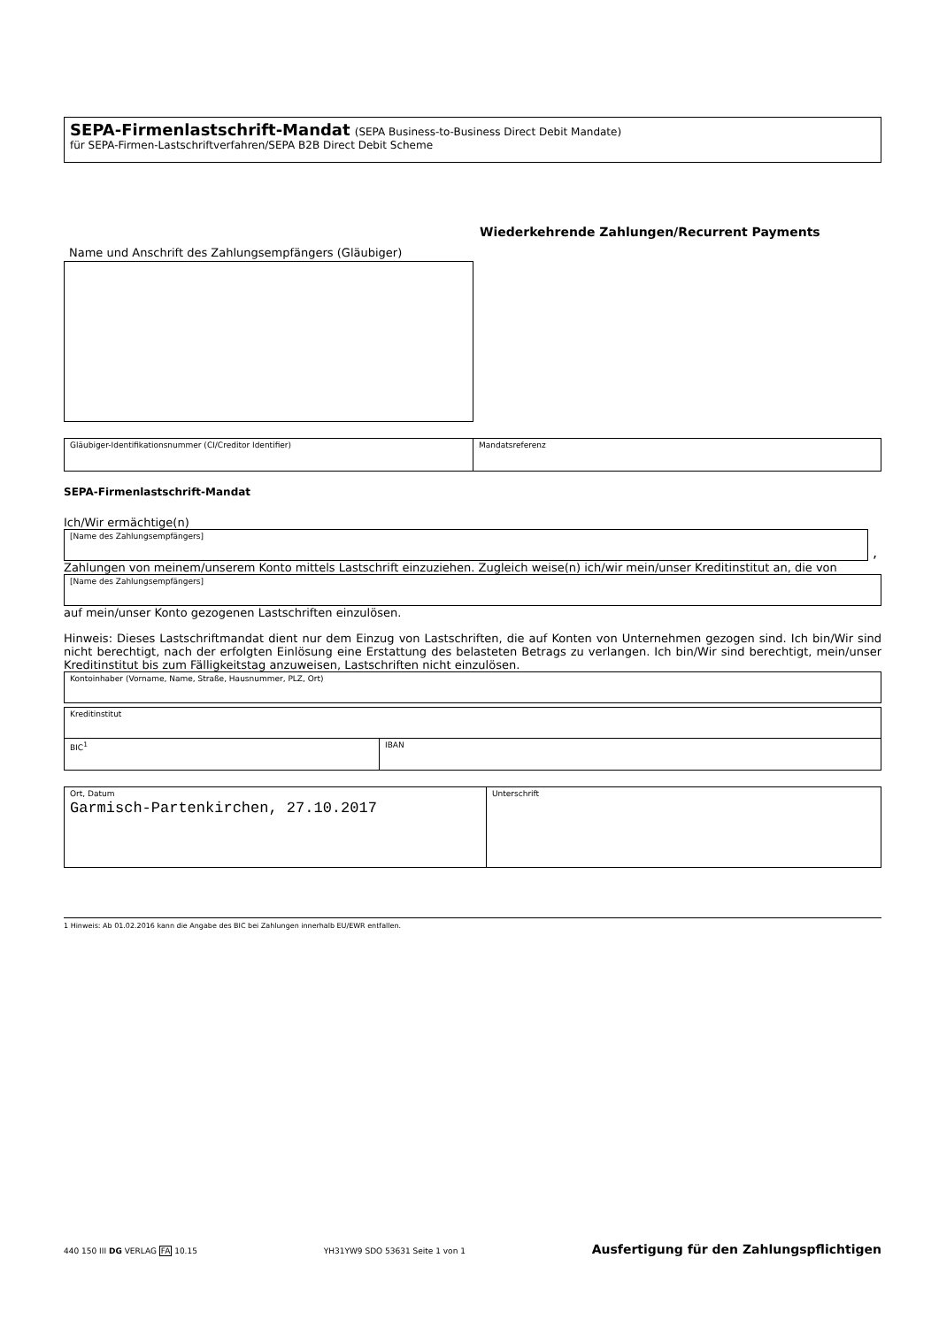SEPA-Firmenlastschrift-Mandat (SEPA Business-to-Business Direct Debit Mandate)
für SEPA-Firmen-Lastschriftverfahren/SEPA B2B Direct Debit Scheme
Wiederkehrende Zahlungen/Recurrent Payments
Name und Anschrift des Zahlungsempfängers (Gläubiger)
Gläubiger-Identifikationsnummer (CI/Creditor Identifier) Mandatsreferenz
SEPA-Firmenlastschrift-Mandat
Ich/Wir ermächtige(n)
[Name des Zahlungsempfängers]
,
Zahlungen von meinem/unserem Konto mittels Lastschrift einzuziehen. Zugleich weise(n) ich/wir mein/unser Kreditinstitut an, die von
[Name des Zahlungsempfängers]
auf mein/unser Konto gezogenen Lastschriften einzulösen.
Hinweis: Dieses Lastschriftmandat dient nur dem Einzug von Lastschriften, die auf Konten von Unternehmen gezogen sind. Ich bin/Wir sind nicht berechtigt, nach der erfolgten Einlösung eine Erstattung des belasteten Betrags zu verlangen. Ich bin/Wir sind berechtigt, mein/unser Kreditinstitut bis zum Fälligkeitstag anzuweisen, Lastschriften nicht einzulösen.
Kontoinhaber (Vorname, Name, Straße, Hausnummer, PLZ, Ort)
Kreditinstitut
BIC<sup>1</sup> IBAN
Ort, Datum
Garmisch-Partenkirchen, 27.10.2017
Unterschrift
1 Hinweis: Ab 01.02.2016 kann die Angabe des BIC bei Zahlungen innerhalb EU/EWR entfallen.
440 150 III DG VERLAG FA 10.15 YH31YW9 SDO 53631 Seite 1 von 1 Ausfertigung für den Zahlungspflichtigen